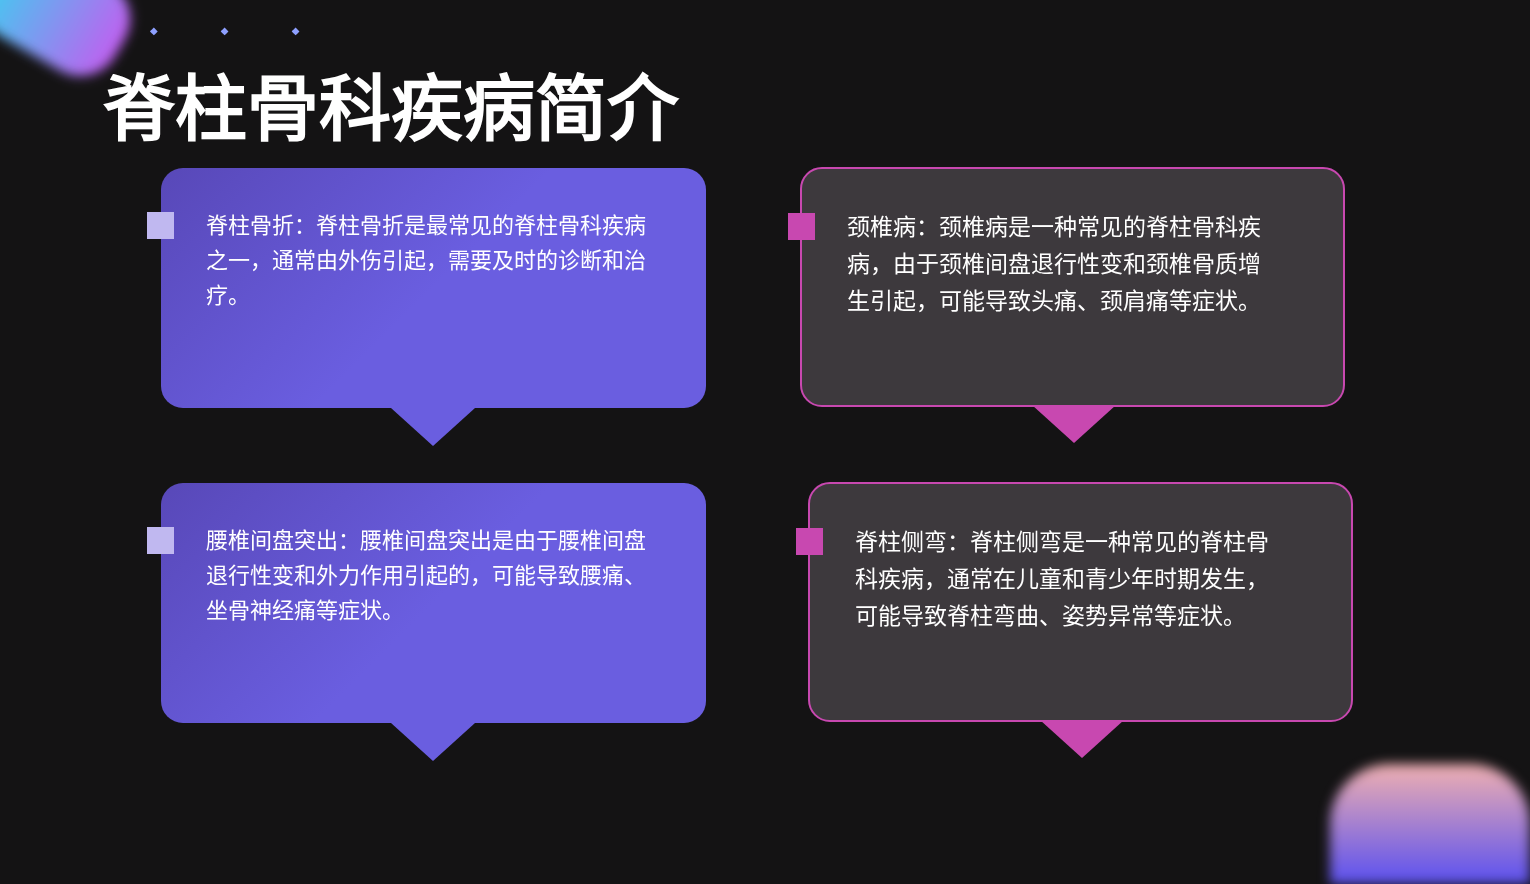◆ ◆ ◆
脊柱骨科疾病简介
脊柱骨折：脊柱骨折是最常见的脊柱骨科疾病之一，通常由外伤引起，需要及时的诊断和治疗。
颈椎病：颈椎病是一种常见的脊柱骨科疾病，由于颈椎间盘退行性变和颈椎骨质增生引起，可能导致头痛、颈肩痛等症状。
腰椎间盘突出：腰椎间盘突出是由于腰椎间盘退行性变和外力作用引起的，可能导致腰痛、坐骨神经痛等症状。
脊柱侧弯：脊柱侧弯是一种常见的脊柱骨科疾病，通常在儿童和青少年时期发生，可能导致脊柱弯曲、姿势异常等症状。